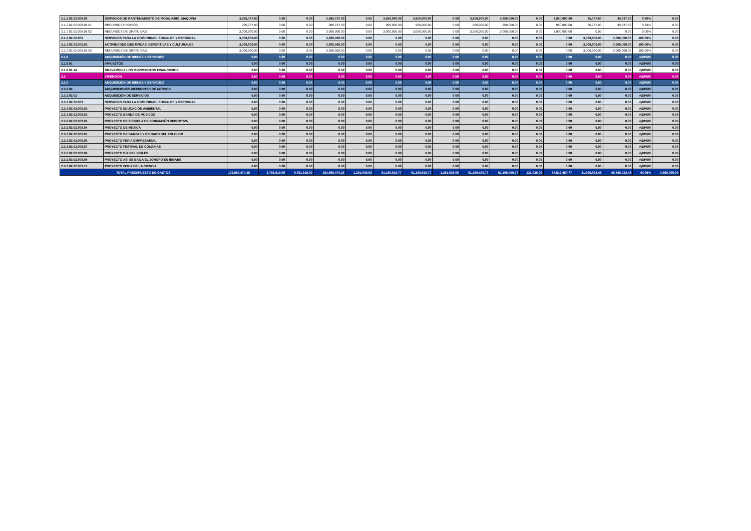| 2.1.2.02.02.008.06 | SERVICIOS DE MANTENIMIENTO DE MOBILIARIO, MAQUINA | 3,985,737.00 | 0.00 | 0.00 | 3,985,737.00 | 0.00 | 3,950,000.00 | 3,950,000.00 | 0.00 | 3,950,000.00 | 3,950,000.00 | 0.00 | 3,950,000.00 | 35,737.00 | 35,737.00 | 0.90% | 0.00 |
| 2.1.2.02.02.008.06.01 | RECURSOS PROPIOS | 985,737.00 | 0.00 | 0.00 | 985,737.00 | 0.00 | 950,000.00 | 950,000.00 | 0.00 | 950,000.00 | 950,000.00 | 0.00 | 950,000.00 | 35,737.00 | 35,737.00 | 3.63% | 0.00 |
| 2.1.2.02.02.008.06.02 | RECURSOS DE GRATUIDAD | 3,000,000.00 | 0.00 | 0.00 | 3,000,000.00 | 0.00 | 3,000,000.00 | 3,000,000.00 | 0.00 | 3,000,000.00 | 3,000,000.00 | 0.00 | 3,000,000.00 | 0.00 | 0.00 | 0.00% | 0.00 |
| 2.1.2.02.02.009 | SERVICIOS PARA LA COMUNIDAD, SOCIALES Y PERSONAL | 3,000,000.00 | 0.00 | 0.00 | 3,000,000.00 | 0.00 | 0.00 | 0.00 | 0.00 | 0.00 | 0.00 | 0.00 | 0.00 | 3,000,000.00 | 3,000,000.00 | 100.00% | 0.00 |
| 2.1.2.02.02.009.01 | ACTIVIDADES CIENTÍFICAS, DEPORTIVAS Y CULTURALES | 3,000,000.00 | 0.00 | 0.00 | 3,000,000.00 | 0.00 | 0.00 | 0.00 | 0.00 | 0.00 | 0.00 | 0.00 | 0.00 | 3,000,000.00 | 3,000,000.00 | 100.00% | 0.00 |
| 2.1.2.02.02.009.01.02 | RECURSOS DE GRATUIDAD | 3,000,000.00 | 0.00 | 0.00 | 3,000,000.00 | 0.00 | 0.00 | 0.00 | 0.00 | 0.00 | 0.00 | 0.00 | 0.00 | 3,000,000.00 | 3,000,000.00 | 100.00% | 0.00 |
| 2.1.8 | ADQUISICIÓN DE BIENES Y SERVICIOS | 0.00 | 0.00 | 0.00 | 0.00 | 0.00 | 0.00 | 0.00 | 0.00 | 0.00 | 0.00 | 0.00 | 0.00 | 0.00 | 0.00 | #¡DIV/0! | 0.00 |
| 2.1.8.01 | IMPUESTOS | 0.00 | 0.00 | 0.00 | 0.00 | 0.00 | 0.00 | 0.00 | 0.00 | 0.00 | 0.00 | 0.00 | 0.00 | 0.00 | 0.00 | #¡DIV/0! | 0.00 |
| 2.1.8.01.14 | GRAVAMEN A LOS MOVIMIENTOS FINANCIEROS | 0.00 | 0.00 | 0.00 | 0.00 | 0.00 | 0.00 | 0.00 | 0.00 | 0.00 | 0.00 | 0.00 | 0.00 | 0.00 | 0.00 | #¡DIV/0! | 0.00 |
| 2.3 | INVERSIÓN | 0.00 | 0.00 | 0.00 | 0.00 | 0.00 | 0.00 | 0.00 | 0.00 | 0.00 | 0.00 | 0.00 | 0.00 | 0.00 | 0.00 | #¡DIV/0! | 0.00 |
| 2.3.2 | ADQUISICIÓN DE BIENES Y SERVICIOS | 0.00 | 0.00 | 0.00 | 0.00 | 0.00 | 0.00 | 0.00 | 0.00 | 0.00 | 0.00 | 0.00 | 0.00 | 0.00 | 0.00 | #¡DIV/0! | 0.00 |
| 2.3.2.02 | ADQUISICIONES DIFERENTES DE ACTIVOS | 0.00 | 0.00 | 0.00 | 0.00 | 0.00 | 0.00 | 0.00 | 0.00 | 0.00 | 0.00 | 0.00 | 0.00 | 0.00 | 0.00 | #¡DIV/0! | 0.00 |
| 2.3.2.02.02 | ADQUISICIÓN DE SERVICIOS | 0.00 | 0.00 | 0.00 | 0.00 | 0.00 | 0.00 | 0.00 | 0.00 | 0.00 | 0.00 | 0.00 | 0.00 | 0.00 | 0.00 | #¡DIV/0! | 0.00 |
| 2.3.2.02.02.009 | SERVICIOS PARA LA COMUNIDAD, SOCIALES Y PERSONAL | 0.00 | 0.00 | 0.00 | 0.00 | 0.00 | 0.00 | 0.00 | 0.00 | 0.00 | 0.00 | 0.00 | 0.00 | 0.00 | 0.00 | #¡DIV/0! | 0.00 |
| 2.3.2.02.02.009.01 | PROYECTO EDUCACIÓN AMBIENTAL | 0.00 | 0.00 | 0.00 | 0.00 | 0.00 | 0.00 | 0.00 | 0.00 | 0.00 | 0.00 | 0.00 | 0.00 | 0.00 | 0.00 | #¡DIV/0! | 0.00 |
| 2.3.2.02.02.009.02 | PROYECTO BANDA DE MÚSICOS | 0.00 | 0.00 | 0.00 | 0.00 | 0.00 | 0.00 | 0.00 | 0.00 | 0.00 | 0.00 | 0.00 | 0.00 | 0.00 | 0.00 | #¡DIV/0! | 0.00 |
| 2.3.2.02.02.009.03 | PROYECTO DE ESCUELA DE FORMACIÓN DEPORTIVA | 0.00 | 0.00 | 0.00 | 0.00 | 0.00 | 0.00 | 0.00 | 0.00 | 0.00 | 0.00 | 0.00 | 0.00 | 0.00 | 0.00 | #¡DIV/0! | 0.00 |
| 2.3.2.02.02.009.04 | PROYECTO DE MÚSICA | 0.00 | 0.00 | 0.00 | 0.00 | 0.00 | 0.00 | 0.00 | 0.00 | 0.00 | 0.00 | 0.00 | 0.00 | 0.00 | 0.00 | #¡DIV/0! | 0.00 |
| 2.3.2.02.02.009.05 | PROYECTO DE DANZAS Y REINADO DEL FOLCLOR | 0.00 | 0.00 | 0.00 | 0.00 | 0.00 | 0.00 | 0.00 | 0.00 | 0.00 | 0.00 | 0.00 | 0.00 | 0.00 | 0.00 | #¡DIV/0! | 0.00 |
| 2.3.2.02.02.009.06 | PROYECTO FERIA EMPRESARIAL | 0.00 | 0.00 | 0.00 | 0.00 | 0.00 | 0.00 | 0.00 | 0.00 | 0.00 | 0.00 | 0.00 | 0.00 | 0.00 | 0.00 | #¡DIV/0! | 0.00 |
| 2.3.2.02.02.009.07 | PROYECTO FESTIVAL DE COLONIAS | 0.00 | 0.00 | 0.00 | 0.00 | 0.00 | 0.00 | 0.00 | 0.00 | 0.00 | 0.00 | 0.00 | 0.00 | 0.00 | 0.00 | #¡DIV/0! | 0.00 |
| 2.3.2.02.02.009.08 | PROYECTO DÍA DEL INGLÉS | 0.00 | 0.00 | 0.00 | 0.00 | 0.00 | 0.00 | 0.00 | 0.00 | 0.00 | 0.00 | 0.00 | 0.00 | 0.00 | 0.00 | #¡DIV/0! | 0.00 |
| 2.3.2.02.02.009.09 | PROYECTO ASÍ SE BAILA EL JOROPO EN IEMABE | 0.00 | 0.00 | 0.00 | 0.00 | 0.00 | 0.00 | 0.00 | 0.00 | 0.00 | 0.00 | 0.00 | 0.00 | 0.00 | 0.00 | #¡DIV/0! | 0.00 |
| 2.3.2.02.02.009.10 | PROYECTO FERIA DE LA CIENCIA | 0.00 | 0.00 | 0.00 | 0.00 | 0.00 | 0.00 | 0.00 | 0.00 | 0.00 | 0.00 | 0.00 | 0.00 | 0.00 | 0.00 | #¡DIV/0! | 0.00 |
| TOTAL PRESUPUESTO DE GASTOS | | 102,865,474.25 | 9,791,819.00 | 9,791,819.00 | 102,865,474.25 | 1,281,036.00 | 61,169,915.77 | 61,169,915.77 | 1,281,036.00 | 61,169,450.77 | 61,169,450.77 | 131,036.00 | 57,519,450.77 | 41,696,023.48 | 45,346,023.48 | 44.08% | 3,650,000.00 |